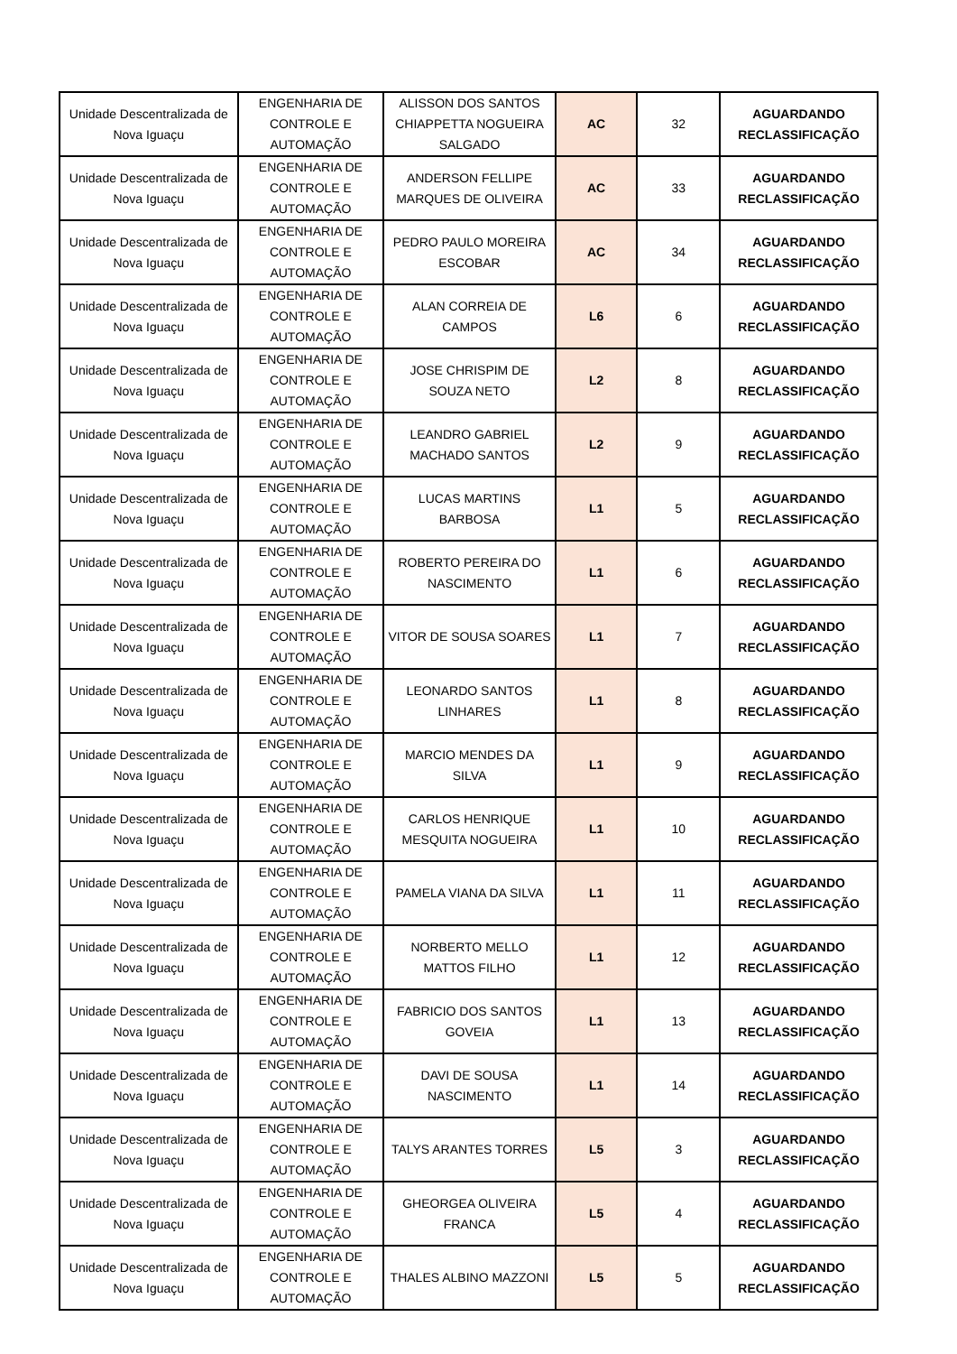| Unidade Descentralizada de Nova Iguaçu | ENGENHARIA DE CONTROLE E AUTOMAÇÃO | ALISSON DOS SANTOS CHIAPPETTA NOGUEIRA SALGADO | AC | 32 | AGUARDANDO RECLASSIFICAÇÃO |
| Unidade Descentralizada de Nova Iguaçu | ENGENHARIA DE CONTROLE E AUTOMAÇÃO | ANDERSON FELLIPE MARQUES DE OLIVEIRA | AC | 33 | AGUARDANDO RECLASSIFICAÇÃO |
| Unidade Descentralizada de Nova Iguaçu | ENGENHARIA DE CONTROLE E AUTOMAÇÃO | PEDRO PAULO MOREIRA ESCOBAR | AC | 34 | AGUARDANDO RECLASSIFICAÇÃO |
| Unidade Descentralizada de Nova Iguaçu | ENGENHARIA DE CONTROLE E AUTOMAÇÃO | ALAN CORREIA DE CAMPOS | L6 | 6 | AGUARDANDO RECLASSIFICAÇÃO |
| Unidade Descentralizada de Nova Iguaçu | ENGENHARIA DE CONTROLE E AUTOMAÇÃO | JOSE CHRISPIM DE SOUZA NETO | L2 | 8 | AGUARDANDO RECLASSIFICAÇÃO |
| Unidade Descentralizada de Nova Iguaçu | ENGENHARIA DE CONTROLE E AUTOMAÇÃO | LEANDRO GABRIEL MACHADO SANTOS | L2 | 9 | AGUARDANDO RECLASSIFICAÇÃO |
| Unidade Descentralizada de Nova Iguaçu | ENGENHARIA DE CONTROLE E AUTOMAÇÃO | LUCAS MARTINS BARBOSA | L1 | 5 | AGUARDANDO RECLASSIFICAÇÃO |
| Unidade Descentralizada de Nova Iguaçu | ENGENHARIA DE CONTROLE E AUTOMAÇÃO | ROBERTO PEREIRA DO NASCIMENTO | L1 | 6 | AGUARDANDO RECLASSIFICAÇÃO |
| Unidade Descentralizada de Nova Iguaçu | ENGENHARIA DE CONTROLE E AUTOMAÇÃO | VITOR DE SOUSA SOARES | L1 | 7 | AGUARDANDO RECLASSIFICAÇÃO |
| Unidade Descentralizada de Nova Iguaçu | ENGENHARIA DE CONTROLE E AUTOMAÇÃO | LEONARDO SANTOS LINHARES | L1 | 8 | AGUARDANDO RECLASSIFICAÇÃO |
| Unidade Descentralizada de Nova Iguaçu | ENGENHARIA DE CONTROLE E AUTOMAÇÃO | MARCIO MENDES DA SILVA | L1 | 9 | AGUARDANDO RECLASSIFICAÇÃO |
| Unidade Descentralizada de Nova Iguaçu | ENGENHARIA DE CONTROLE E AUTOMAÇÃO | CARLOS HENRIQUE MESQUITA NOGUEIRA | L1 | 10 | AGUARDANDO RECLASSIFICAÇÃO |
| Unidade Descentralizada de Nova Iguaçu | ENGENHARIA DE CONTROLE E AUTOMAÇÃO | PAMELA VIANA DA SILVA | L1 | 11 | AGUARDANDO RECLASSIFICAÇÃO |
| Unidade Descentralizada de Nova Iguaçu | ENGENHARIA DE CONTROLE E AUTOMAÇÃO | NORBERTO MELLO MATTOS FILHO | L1 | 12 | AGUARDANDO RECLASSIFICAÇÃO |
| Unidade Descentralizada de Nova Iguaçu | ENGENHARIA DE CONTROLE E AUTOMAÇÃO | FABRICIO DOS SANTOS GOVEIA | L1 | 13 | AGUARDANDO RECLASSIFICAÇÃO |
| Unidade Descentralizada de Nova Iguaçu | ENGENHARIA DE CONTROLE E AUTOMAÇÃO | DAVI DE SOUSA NASCIMENTO | L1 | 14 | AGUARDANDO RECLASSIFICAÇÃO |
| Unidade Descentralizada de Nova Iguaçu | ENGENHARIA DE CONTROLE E AUTOMAÇÃO | TALYS ARANTES TORRES | L5 | 3 | AGUARDANDO RECLASSIFICAÇÃO |
| Unidade Descentralizada de Nova Iguaçu | ENGENHARIA DE CONTROLE E AUTOMAÇÃO | GHEORGEA OLIVEIRA FRANCA | L5 | 4 | AGUARDANDO RECLASSIFICAÇÃO |
| Unidade Descentralizada de Nova Iguaçu | ENGENHARIA DE CONTROLE E AUTOMAÇÃO | THALES ALBINO MAZZONI | L5 | 5 | AGUARDANDO RECLASSIFICAÇÃO |